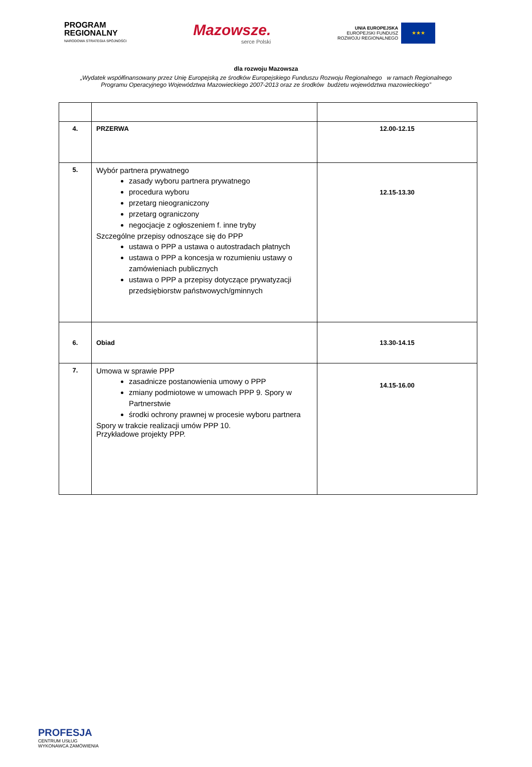PROGRAM
REGIONALNY
NARODOWA STRATEGIA SPÓJNOŚCI
Mazowsze.
serce Polski
UNIA EUROPEJSKA
EUROPEJSKI FUNDUSZ
ROZWOJU REGIONALNEGO
★★★
dla rozwoju Mazowsza
„Wydatek współfinansowany przez Unię Europejską ze środków Europejskiego Funduszu Rozwoju Regionalnego w ramach Regionalnego
Programu Operacyjnego Województwa Mazowieckiego 2007-2013 oraz ze środków budżetu województwa mazowieckiego”
| 4. | PRZERWA | 12.00-12.15 |
| 5. | Wybór partnera prywatnego zasady wyboru partnera prywatnego procedura wyboru przetarg nieograniczony przetarg ograniczony negocjacje z ogłoszeniem f. inne tryby Szczególne przepisy odnoszące się do PPP ustawa o PPP a ustawa o autostradach płatnych ustawa o PPP a koncesja w rozumieniu ustawy o zamówieniach publicznych ustawa o PPP a przepisy dotyczące prywatyzacji przedsiębiorstw państwowych/gminnych | 12.15-13.30 |
| 6. | Obiad | 13.30-14.15 |
| 7. | Umowa w sprawie PPP zasadnicze postanowienia umowy o PPP zmiany podmiotowe w umowach PPP 9. Spory w Partnerstwie środki ochrony prawnej w procesie wyboru partnera Spory w trakcie realizacji umów PPP 10. Przykładowe projekty PPP. | 14.15-16.00 |
PROFESJA
CENTRUM USŁUG
WYKONAWCA ZAMÓWIENIA